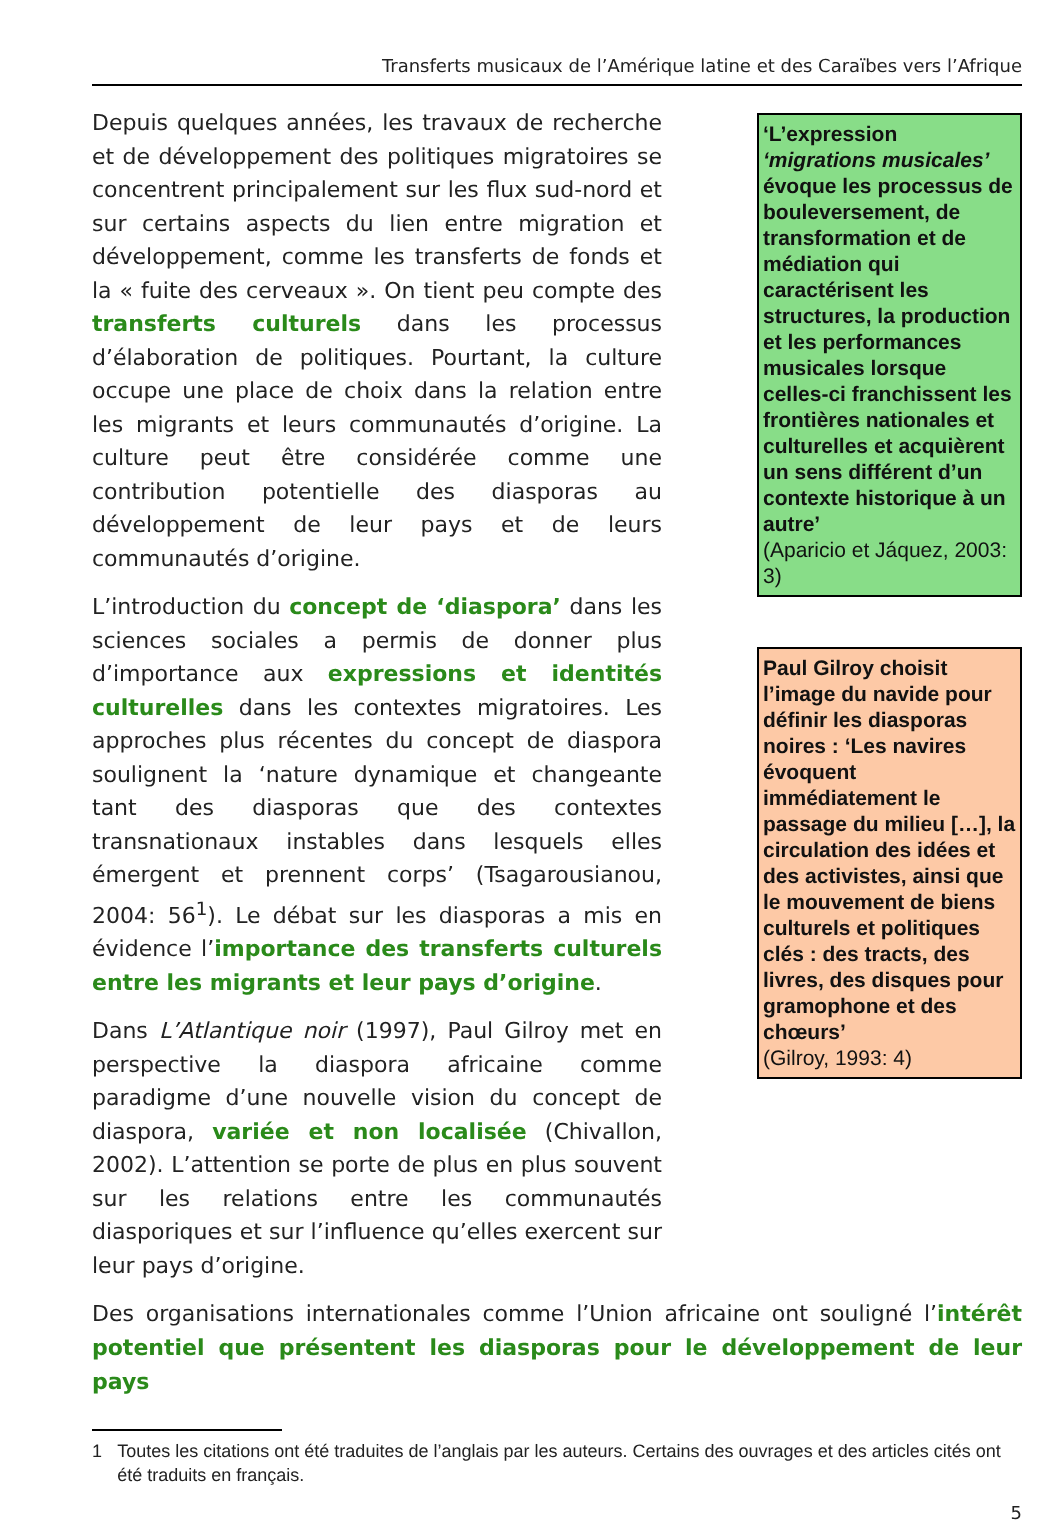Transferts musicaux de l’Amérique latine et des Caraïbes vers l’Afrique
Depuis quelques années, les travaux de recherche et de développement des politiques migratoires se concentrent principalement sur les flux sud-nord et sur certains aspects du lien entre migration et développement, comme les transferts de fonds et la « fuite des cerveaux ». On tient peu compte des transferts culturels dans les processus d’élaboration de politiques. Pourtant, la culture occupe une place de choix dans la relation entre les migrants et leurs communautés d’origine. La culture peut être considérée comme une contribution potentielle des diasporas au développement de leur pays et de leurs communautés d’origine.
L’introduction du concept de ‘diaspora’ dans les sciences sociales a permis de donner plus d’importance aux expressions et identités culturelles dans les contextes migratoires. Les approches plus récentes du concept de diaspora soulignent la ‘nature dynamique et changeante tant des diasporas que des contextes transnationaux instables dans lesquels elles émergent et prennent corps’ (Tsagarousianou, 2004: 56<sup>1</sup>). Le débat sur les diasporas a mis en évidence l’importance des transferts culturels entre les migrants et leur pays d’origine.
Dans L’Atlantique noir (1997), Paul Gilroy met en perspective la diaspora africaine comme paradigme d’une nouvelle vision du concept de diaspora, variée et non localisée (Chivallon, 2002). L’attention se porte de plus en plus souvent sur les relations entre les communautés diasporiques et sur l’influence qu’elles exercent sur leur pays d’origine.
‘L’expression ‘migrations musicales’ évoque les processus de bouleversement, de transformation et de médiation qui caractérisent les structures, la production et les performances musicales lorsque celles-ci franchissent les frontières nationales et culturelles et acquièrent un sens différent d’un contexte historique à un autre’
(Aparicio et Jáquez, 2003: 3)
Paul Gilroy choisit l’image du navide pour définir les diasporas noires : ‘Les navires évoquent immédiatement le passage du milieu […], la circulation des idées et des activistes, ainsi que le mouvement de biens culturels et politiques clés : des tracts, des livres, des disques pour gramophone et des chœurs’
(Gilroy, 1993: 4)
Des organisations internationales comme l’Union africaine ont souligné l’intérêt potentiel que présentent les diasporas pour le développement de leur pays
1 Toutes les citations ont été traduites de l’anglais par les auteurs. Certains des ouvrages et des articles cités ont été traduits en français.
5